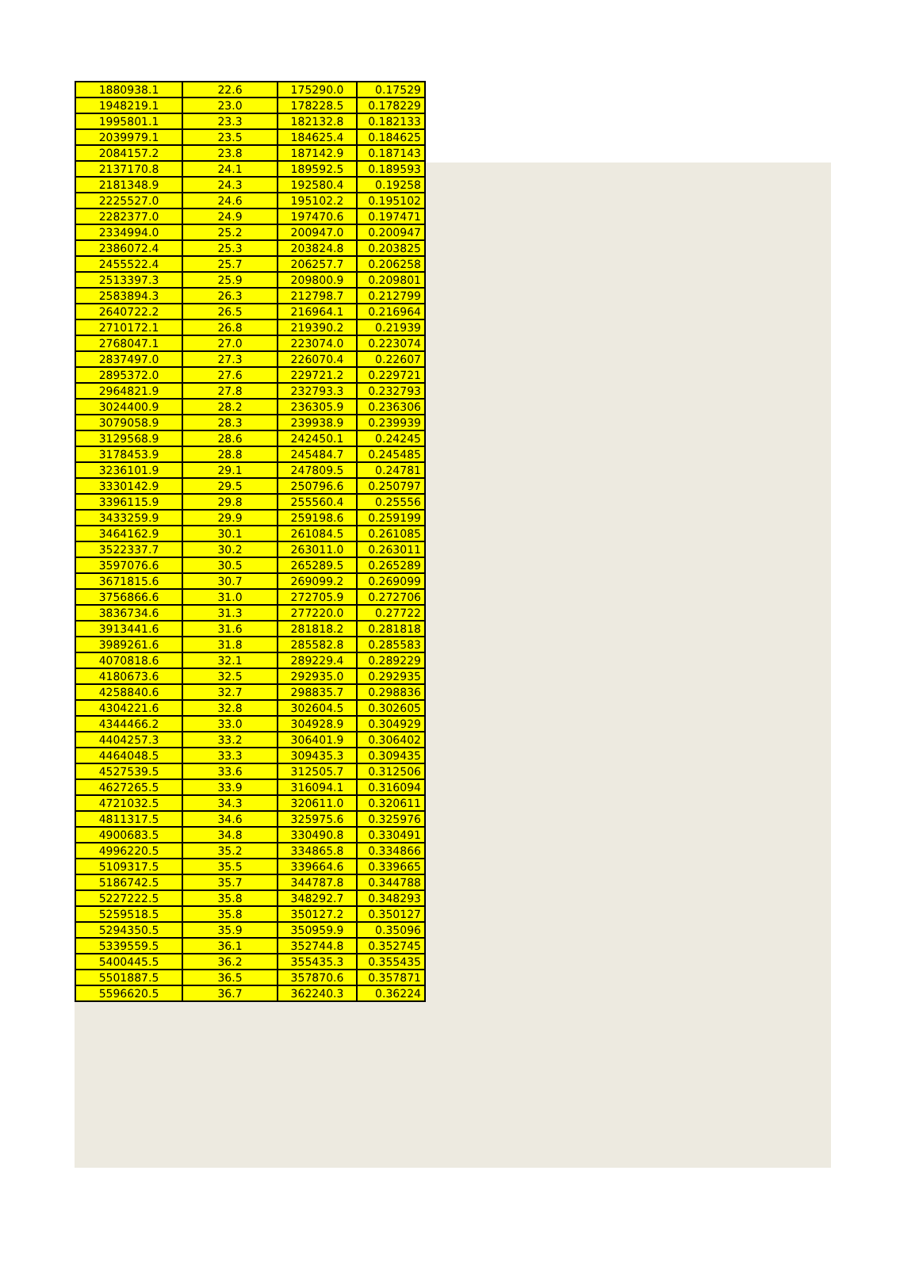| 1880938.1 | 22.6 | 175290.0 | 0.17529 |
| 1948219.1 | 23.0 | 178228.5 | 0.178229 |
| 1995801.1 | 23.3 | 182132.8 | 0.182133 |
| 2039979.1 | 23.5 | 184625.4 | 0.184625 |
| 2084157.2 | 23.8 | 187142.9 | 0.187143 |
| 2137170.8 | 24.1 | 189592.5 | 0.189593 |
| 2181348.9 | 24.3 | 192580.4 | 0.19258 |
| 2225527.0 | 24.6 | 195102.2 | 0.195102 |
| 2282377.0 | 24.9 | 197470.6 | 0.197471 |
| 2334994.0 | 25.2 | 200947.0 | 0.200947 |
| 2386072.4 | 25.3 | 203824.8 | 0.203825 |
| 2455522.4 | 25.7 | 206257.7 | 0.206258 |
| 2513397.3 | 25.9 | 209800.9 | 0.209801 |
| 2583894.3 | 26.3 | 212798.7 | 0.212799 |
| 2640722.2 | 26.5 | 216964.1 | 0.216964 |
| 2710172.1 | 26.8 | 219390.2 | 0.21939 |
| 2768047.1 | 27.0 | 223074.0 | 0.223074 |
| 2837497.0 | 27.3 | 226070.4 | 0.22607 |
| 2895372.0 | 27.6 | 229721.2 | 0.229721 |
| 2964821.9 | 27.8 | 232793.3 | 0.232793 |
| 3024400.9 | 28.2 | 236305.9 | 0.236306 |
| 3079058.9 | 28.3 | 239938.9 | 0.239939 |
| 3129568.9 | 28.6 | 242450.1 | 0.24245 |
| 3178453.9 | 28.8 | 245484.7 | 0.245485 |
| 3236101.9 | 29.1 | 247809.5 | 0.24781 |
| 3330142.9 | 29.5 | 250796.6 | 0.250797 |
| 3396115.9 | 29.8 | 255560.4 | 0.25556 |
| 3433259.9 | 29.9 | 259198.6 | 0.259199 |
| 3464162.9 | 30.1 | 261084.5 | 0.261085 |
| 3522337.7 | 30.2 | 263011.0 | 0.263011 |
| 3597076.6 | 30.5 | 265289.5 | 0.265289 |
| 3671815.6 | 30.7 | 269099.2 | 0.269099 |
| 3756866.6 | 31.0 | 272705.9 | 0.272706 |
| 3836734.6 | 31.3 | 277220.0 | 0.27722 |
| 3913441.6 | 31.6 | 281818.2 | 0.281818 |
| 3989261.6 | 31.8 | 285582.8 | 0.285583 |
| 4070818.6 | 32.1 | 289229.4 | 0.289229 |
| 4180673.6 | 32.5 | 292935.0 | 0.292935 |
| 4258840.6 | 32.7 | 298835.7 | 0.298836 |
| 4304221.6 | 32.8 | 302604.5 | 0.302605 |
| 4344466.2 | 33.0 | 304928.9 | 0.304929 |
| 4404257.3 | 33.2 | 306401.9 | 0.306402 |
| 4464048.5 | 33.3 | 309435.3 | 0.309435 |
| 4527539.5 | 33.6 | 312505.7 | 0.312506 |
| 4627265.5 | 33.9 | 316094.1 | 0.316094 |
| 4721032.5 | 34.3 | 320611.0 | 0.320611 |
| 4811317.5 | 34.6 | 325975.6 | 0.325976 |
| 4900683.5 | 34.8 | 330490.8 | 0.330491 |
| 4996220.5 | 35.2 | 334865.8 | 0.334866 |
| 5109317.5 | 35.5 | 339664.6 | 0.339665 |
| 5186742.5 | 35.7 | 344787.8 | 0.344788 |
| 5227222.5 | 35.8 | 348292.7 | 0.348293 |
| 5259518.5 | 35.8 | 350127.2 | 0.350127 |
| 5294350.5 | 35.9 | 350959.9 | 0.35096 |
| 5339559.5 | 36.1 | 352744.8 | 0.352745 |
| 5400445.5 | 36.2 | 355435.3 | 0.355435 |
| 5501887.5 | 36.5 | 357870.6 | 0.357871 |
| 5596620.5 | 36.7 | 362240.3 | 0.36224 |